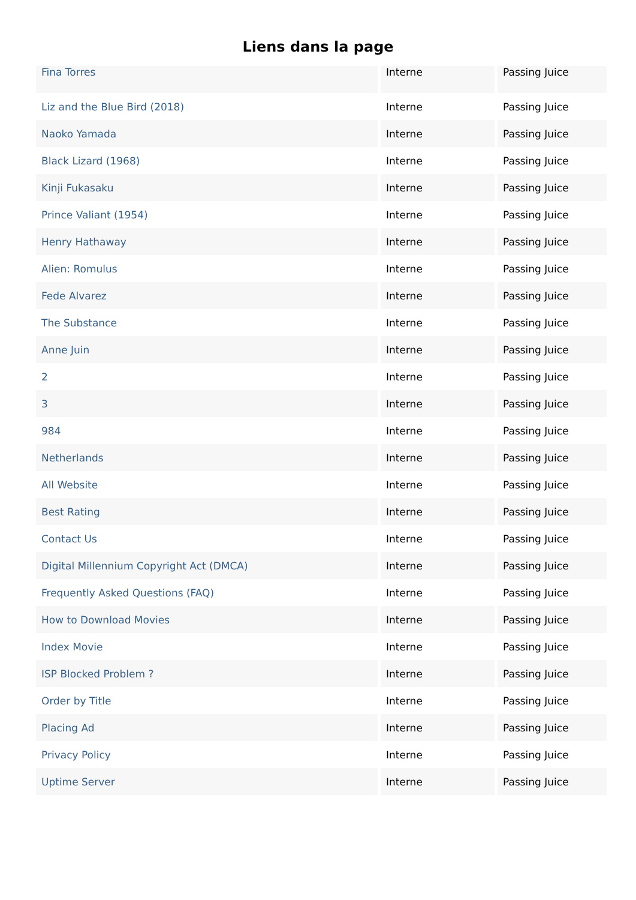Liens dans la page
| Fina Torres | Interne | Passing Juice |
| Liz and the Blue Bird (2018) | Interne | Passing Juice |
| Naoko Yamada | Interne | Passing Juice |
| Black Lizard (1968) | Interne | Passing Juice |
| Kinji Fukasaku | Interne | Passing Juice |
| Prince Valiant (1954) | Interne | Passing Juice |
| Henry Hathaway | Interne | Passing Juice |
| Alien: Romulus | Interne | Passing Juice |
| Fede Alvarez | Interne | Passing Juice |
| The Substance | Interne | Passing Juice |
| Anne Juin | Interne | Passing Juice |
| 2 | Interne | Passing Juice |
| 3 | Interne | Passing Juice |
| 984 | Interne | Passing Juice |
| Netherlands | Interne | Passing Juice |
| All Website | Interne | Passing Juice |
| Best Rating | Interne | Passing Juice |
| Contact Us | Interne | Passing Juice |
| Digital Millennium Copyright Act (DMCA) | Interne | Passing Juice |
| Frequently Asked Questions (FAQ) | Interne | Passing Juice |
| How to Download Movies | Interne | Passing Juice |
| Index Movie | Interne | Passing Juice |
| ISP Blocked Problem ? | Interne | Passing Juice |
| Order by Title | Interne | Passing Juice |
| Placing Ad | Interne | Passing Juice |
| Privacy Policy | Interne | Passing Juice |
| Uptime Server | Interne | Passing Juice |